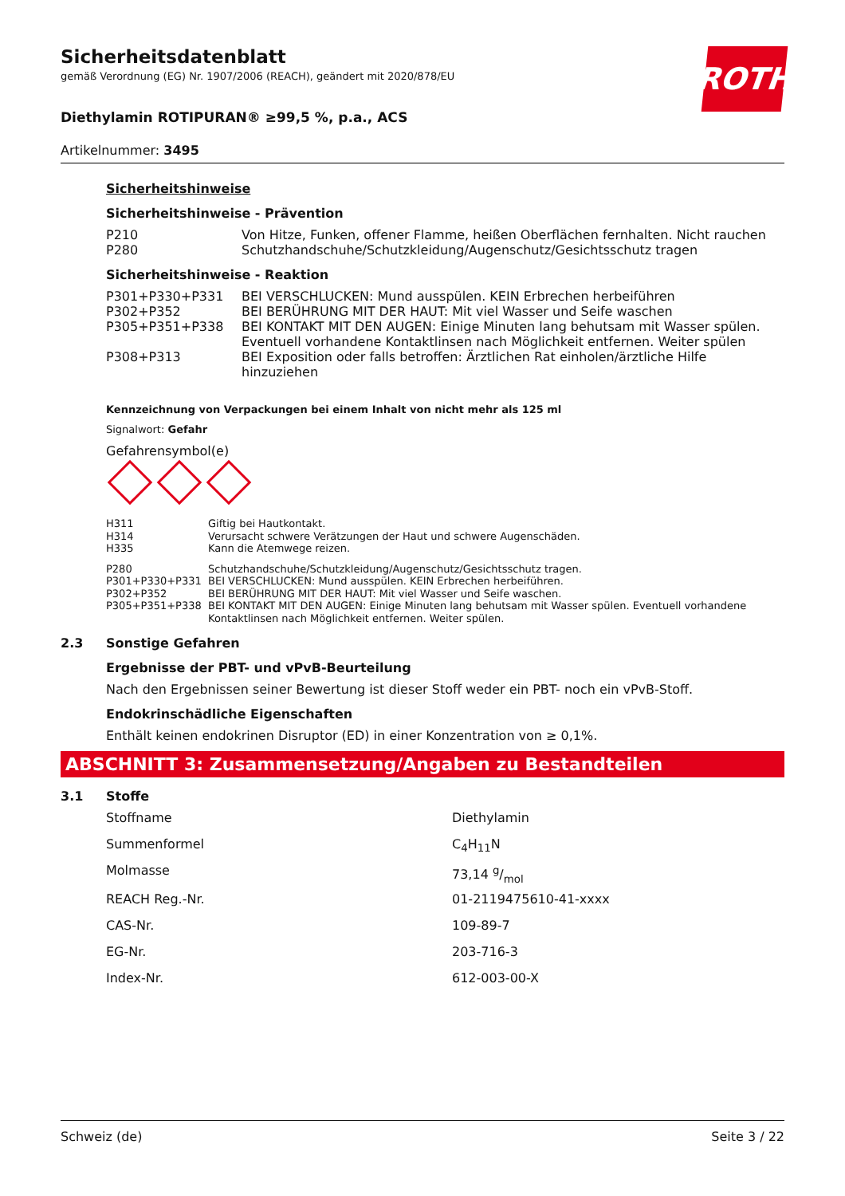ROTH
Sicherheitsdatenblatt
gemäß Verordnung (EG) Nr. 1907/2006 (REACH), geändert mit 2020/878/EU
Diethylamin ROTIPURAN® ≥99,5 %, p.a., ACS
Artikelnummer: 3495
Sicherheitshinweise
Sicherheitshinweise - Prävention
| P210 | Von Hitze, Funken, offener Flamme, heißen Oberflächen fernhalten. Nicht rauchen |
| P280 | Schutzhandschuhe/Schutzkleidung/Augenschutz/Gesichtsschutz tragen |
Sicherheitshinweise - Reaktion
| P301+P330+P331 | BEI VERSCHLUCKEN: Mund ausspülen. KEIN Erbrechen herbeiführen |
| P302+P352 | BEI BERÜHRUNG MIT DER HAUT: Mit viel Wasser und Seife waschen |
| P305+P351+P338 | BEI KONTAKT MIT DEN AUGEN: Einige Minuten lang behutsam mit Wasser spülen. Eventuell vorhandene Kontaktlinsen nach Möglichkeit entfernen. Weiter spülen |
| P308+P313 | BEI Exposition oder falls betroffen: Ärztlichen Rat einholen/ärztliche Hilfe hinzuziehen |
Kennzeichnung von Verpackungen bei einem Inhalt von nicht mehr als 125 ml
Signalwort: Gefahr
Gefahrensymbol(e)
| H311 | Giftig bei Hautkontakt. |
| H314 | Verursacht schwere Verätzungen der Haut und schwere Augenschäden. |
| H335 | Kann die Atemwege reizen. |
| P280 | Schutzhandschuhe/Schutzkleidung/Augenschutz/Gesichtsschutz tragen. |
| P301+P330+P331 | BEI VERSCHLUCKEN: Mund ausspülen. KEIN Erbrechen herbeiführen. |
| P302+P352 | BEI BERÜHRUNG MIT DER HAUT: Mit viel Wasser und Seife waschen. |
| P305+P351+P338 | BEI KONTAKT MIT DEN AUGEN: Einige Minuten lang behutsam mit Wasser spülen. Eventuell vorhandene Kontaktlinsen nach Möglichkeit entfernen. Weiter spülen. |
2.3 Sonstige Gefahren
Ergebnisse der PBT- und vPvB-Beurteilung
Nach den Ergebnissen seiner Bewertung ist dieser Stoff weder ein PBT- noch ein vPvB-Stoff.
Endokrinschädliche Eigenschaften
Enthält keinen endokrinen Disruptor (ED) in einer Konzentration von ≥ 0,1%.
ABSCHNITT 3: Zusammensetzung/Angaben zu Bestandteilen
3.1 Stoffe
| Stoffname | Diethylamin |
| Summenformel | C<sub>4</sub>H<sub>11</sub>N |
| Molmasse | 73,14 g/mol |
| REACH Reg.-Nr. | 01-2119475610-41-xxxx |
| CAS-Nr. | 109-89-7 |
| EG-Nr. | 203-716-3 |
| Index-Nr. | 612-003-00-X |
Schweiz (de) Seite 3 / 22